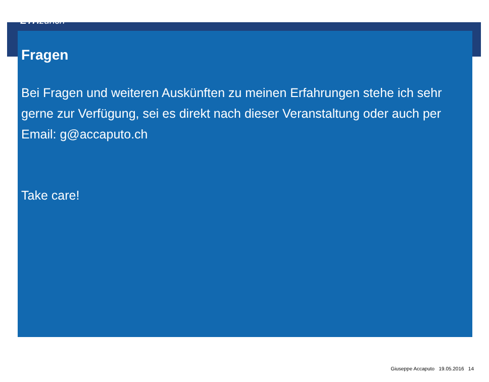ETH zürich
Fragen
Bei Fragen und weiteren Auskünften zu meinen Erfahrungen stehe ich sehr gerne zur Verfügung, sei es direkt nach dieser Veranstaltung oder auch per Email: g@accaputo.ch
Take care!
Giuseppe Accaputo 19.05.2016 14